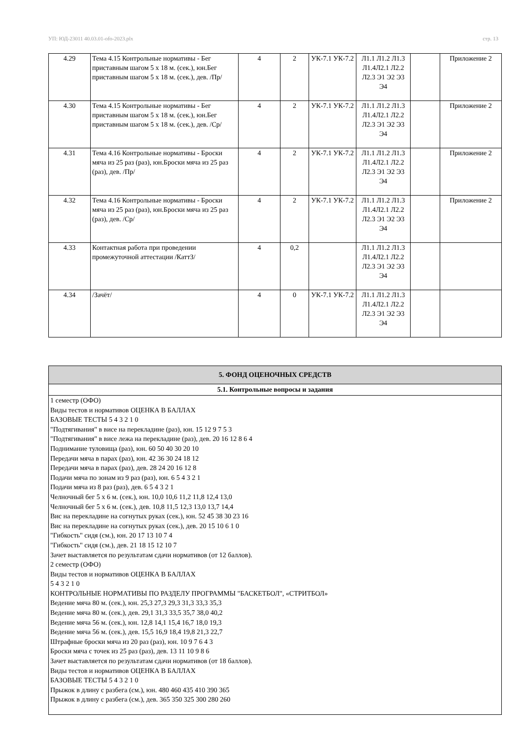УП: ЮД-23011 40.03.01-ofo-2023.plx стр. 13
| 4.29 | Тема 4.15 Контрольные нормативы - Бег приставным шагом 5 х 18 м. (сек.), юн.Бег приставным шагом 5 х 18 м. (сек.), дев. /Пр/ | 4 | 2 | УК-7.1 УК-7.2 | Л1.1 Л1.2 Л1.3 Л1.4Л2.1 Л2.2 Л2.3 Э1 Э2 Э3 Э4 | | Приложение 2 |
| 4.30 | Тема 4.15 Контрольные нормативы - Бег приставным шагом 5 х 18 м. (сек.), юн.Бег приставным шагом 5 х 18 м. (сек.), дев. /Ср/ | 4 | 2 | УК-7.1 УК-7.2 | Л1.1 Л1.2 Л1.3 Л1.4Л2.1 Л2.2 Л2.3 Э1 Э2 Э3 Э4 | | Приложение 2 |
| 4.31 | Тема 4.16 Контрольные нормативы - Броски мяча из 25 раз (раз), юн.Броски мяча из 25 раз (раз), дев. /Пр/ | 4 | 2 | УК-7.1 УК-7.2 | Л1.1 Л1.2 Л1.3 Л1.4Л2.1 Л2.2 Л2.3 Э1 Э2 Э3 Э4 | | Приложение 2 |
| 4.32 | Тема 4.16 Контрольные нормативы - Броски мяча из 25 раз (раз), юн.Броски мяча из 25 раз (раз), дев. /Ср/ | 4 | 2 | УК-7.1 УК-7.2 | Л1.1 Л1.2 Л1.3 Л1.4Л2.1 Л2.2 Л2.3 Э1 Э2 Э3 Э4 | | Приложение 2 |
| 4.33 | Контактная работа при проведении промежуточной аттестации /КаттЗ/ | 4 | 0,2 | | Л1.1 Л1.2 Л1.3 Л1.4Л2.1 Л2.2 Л2.3 Э1 Э2 Э3 Э4 | | |
| 4.34 | /Зачёт/ | 4 | 0 | УК-7.1 УК-7.2 | Л1.1 Л1.2 Л1.3 Л1.4Л2.1 Л2.2 Л2.3 Э1 Э2 Э3 Э4 | | |
| 5. ФОНД ОЦЕНОЧНЫХ СРЕДСТВ |
| 5.1. Контрольные вопросы и задания |
| 1 семестр (ОФО) Виды тестов и нормативов ОЦЕНКА В БАЛЛАХ БАЗОВЫЕ ТЕСТЫ 5 4 3 2 1 0 "Подтягивания" в висе на перекладине (раз), юн. 15 12 9 7 5 3 "Подтягивания" в висе лежа на перекладине (раз), дев. 20 16 12 8 6 4 Поднимание туловища (раз), юн. 60 50 40 30 20 10 Передачи мяча в парах (раз), юн. 42 36 30 24 18 12 Передачи мяча в парах (раз), дев. 28 24 20 16 12 8 Подачи мяча по зонам из 9 раз (раз), юн. 6 5 4 3 2 1 Подачи мяча из 8 раз (раз), дев. 6 5 4 3 2 1 Челночный бег 5 х 6 м. (сек.), юн. 10,0 10,6 11,2 11,8 12,4 13,0 Челночный бег 5 х 6 м. (сек.), дев. 10,8 11,5 12,3 13,0 13,7 14,4 Вис на перекладине на согнутых руках (сек.), юн. 52 45 38 30 23 16 Вис на перекладине на согнутых руках (сек.), дев. 20 15 10 6 1 0 "Гибкость" сидя (см.), юн. 20 17 13 10 7 4 "Гибкость" сидя (см.), дев. 21 18 15 12 10 7 Зачет выставляется по результатам сдачи нормативов (от 12 баллов). 2 семестр (ОФО) Виды тестов и нормативов ОЦЕНКА В БАЛЛАХ 5 4 3 2 1 0 КОНТРОЛЬНЫЕ НОРМАТИВЫ ПО РАЗДЕЛУ ПРОГРАММЫ "БАСКЕТБОЛ", «СТРИТБОЛ» Ведение мяча 80 м. (сек.), юн. 25,3 27,3 29,3 31,3 33,3 35,3 Ведение мяча 80 м. (сек.), дев. 29,1 31,3 33,5 35,7 38,0 40,2 Ведение мяча 56 м. (сек.), юн. 12,8 14,1 15,4 16,7 18,0 19,3 Ведение мяча 56 м. (сек.), дев. 15,5 16,9 18,4 19,8 21,3 22,7 Штрафные броски мяча из 20 раз (раз), юн. 10 9 7 6 4 3 Броски мяча с точек из 25 раз (раз), дев. 13 11 10 9 8 6 Зачет выставляется по результатам сдачи нормативов (от 18 баллов). Виды тестов и нормативов ОЦЕНКА В БАЛЛАХ БАЗОВЫЕ ТЕСТЫ 5 4 3 2 1 0 Прыжок в длину с разбега (см.), юн. 480 460 435 410 390 365 Прыжок в длину с разбега (см.), дев. 365 350 325 300 280 260 |